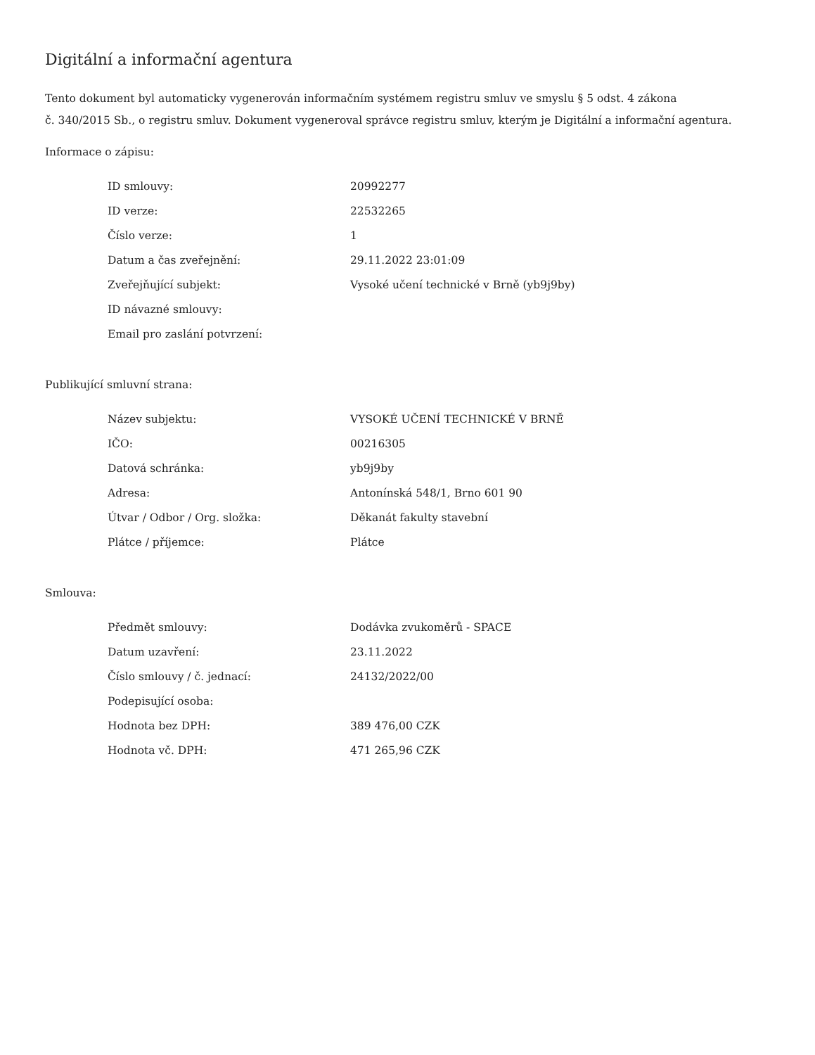Digitální a informační agentura
Tento dokument byl automaticky vygenerován informačním systémem registru smluv ve smyslu § 5 odst. 4 zákona
č. 340/2015 Sb., o registru smluv. Dokument vygeneroval správce registru smluv, kterým je Digitální a informační agentura.
Informace o zápisu:
| ID smlouvy: | 20992277 |
| ID verze: | 22532265 |
| Číslo verze: | 1 |
| Datum a čas zveřejnění: | 29.11.2022 23:01:09 |
| Zveřejňující subjekt: | Vysoké učení technické v Brně (yb9j9by) |
| ID návazné smlouvy: | |
| Email pro zaslání potvrzení: | |
Publikující smluvní strana:
| Název subjektu: | VYSOKÉ UČENÍ TECHNICKÉ V BRNĚ |
| IČO: | 00216305 |
| Datová schránka: | yb9j9by |
| Adresa: | Antonínská 548/1, Brno 601 90 |
| Útvar / Odbor / Org. složka: | Děkanát fakulty stavební |
| Plátce / příjemce: | Plátce |
Smlouva:
| Předmět smlouvy: | Dodávka zvukoměrů - SPACE |
| Datum uzavření: | 23.11.2022 |
| Číslo smlouvy / č. jednací: | 24132/2022/00 |
| Podepisující osoba: | |
| Hodnota bez DPH: | 389 476,00 CZK |
| Hodnota vč. DPH: | 471 265,96 CZK |